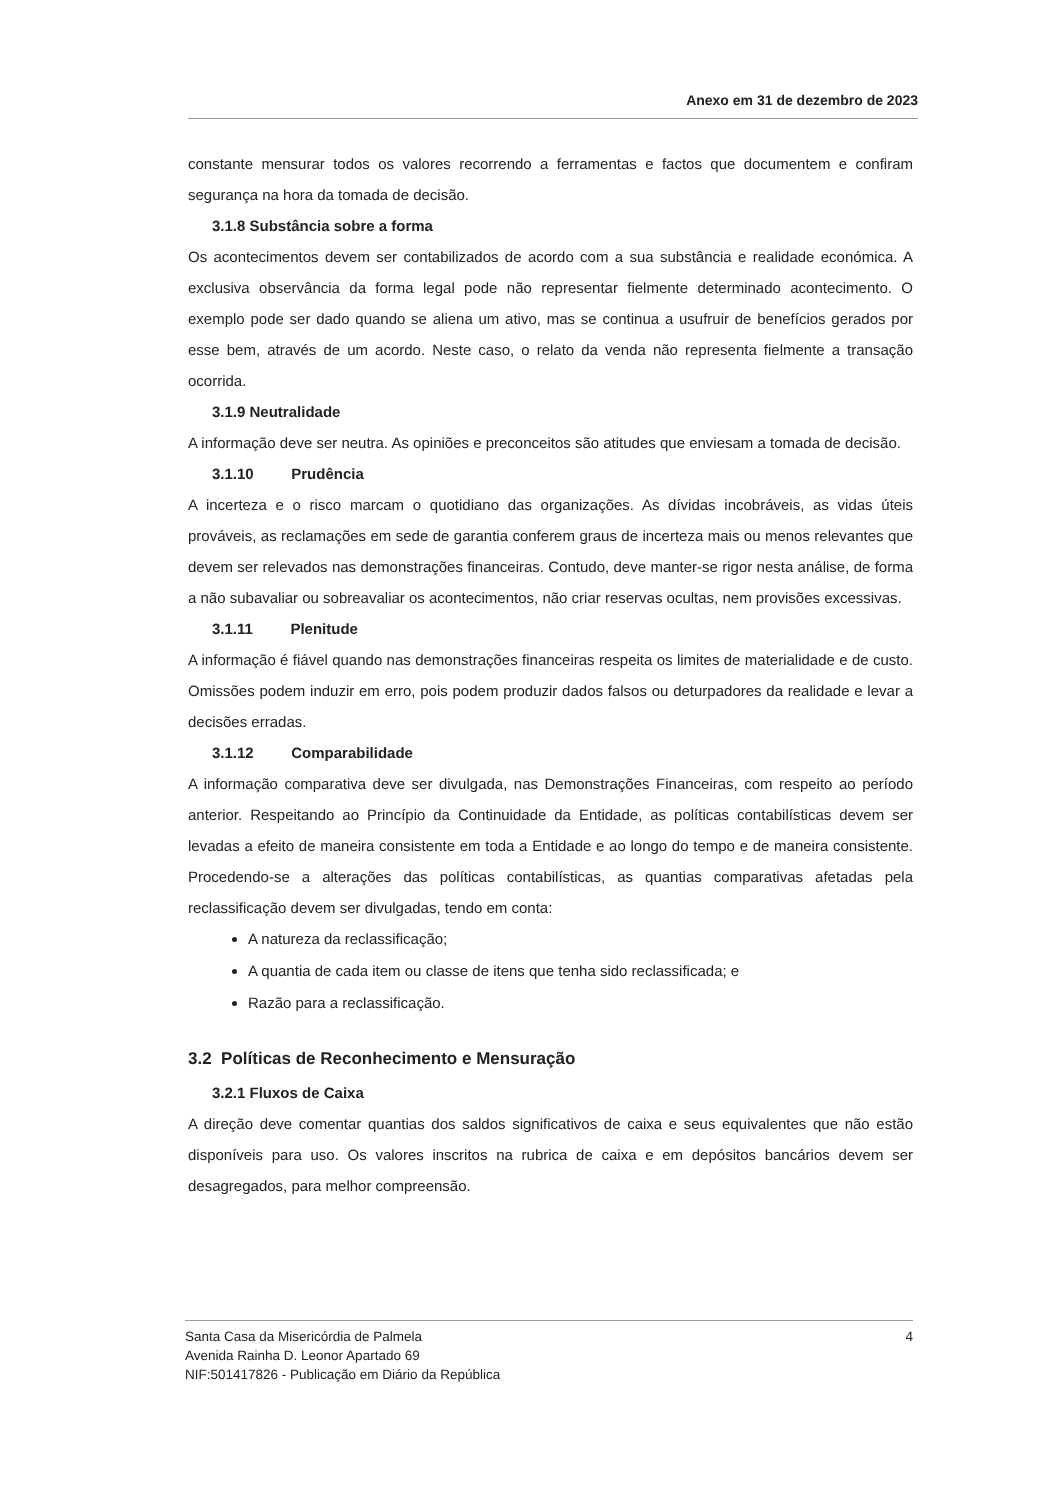Anexo em 31 de dezembro de 2023
constante mensurar todos os valores recorrendo a ferramentas e factos que documentem e confiram segurança na hora da tomada de decisão.
3.1.8 Substância sobre a forma
Os acontecimentos devem ser contabilizados de acordo com a sua substância e realidade económica. A exclusiva observância da forma legal pode não representar fielmente determinado acontecimento. O exemplo pode ser dado quando se aliena um ativo, mas se continua a usufruir de benefícios gerados por esse bem, através de um acordo. Neste caso, o relato da venda não representa fielmente a transação ocorrida.
3.1.9 Neutralidade
A informação deve ser neutra. As opiniões e preconceitos são atitudes que enviesam a tomada de decisão.
3.1.10 Prudência
A incerteza e o risco marcam o quotidiano das organizações. As dívidas incobráveis, as vidas úteis prováveis, as reclamações em sede de garantia conferem graus de incerteza mais ou menos relevantes que devem ser relevados nas demonstrações financeiras. Contudo, deve manter-se rigor nesta análise, de forma a não subavaliar ou sobreavaliar os acontecimentos, não criar reservas ocultas, nem provisões excessivas.
3.1.11 Plenitude
A informação é fiável quando nas demonstrações financeiras respeita os limites de materialidade e de custo. Omissões podem induzir em erro, pois podem produzir dados falsos ou deturpadores da realidade e levar a decisões erradas.
3.1.12 Comparabilidade
A informação comparativa deve ser divulgada, nas Demonstrações Financeiras, com respeito ao período anterior. Respeitando ao Princípio da Continuidade da Entidade, as políticas contabilísticas devem ser levadas a efeito de maneira consistente em toda a Entidade e ao longo do tempo e de maneira consistente. Procedendo-se a alterações das políticas contabilísticas, as quantias comparativas afetadas pela reclassificação devem ser divulgadas, tendo em conta:
A natureza da reclassificação;
A quantia de cada item ou classe de itens que tenha sido reclassificada; e
Razão para a reclassificação.
3.2 Políticas de Reconhecimento e Mensuração
3.2.1 Fluxos de Caixa
A direção deve comentar quantias dos saldos significativos de caixa e seus equivalentes que não estão disponíveis para uso. Os valores inscritos na rubrica de caixa e em depósitos bancários devem ser desagregados, para melhor compreensão.
Santa Casa da Misericórdia de Palmela
Avenida Rainha D. Leonor Apartado 69
NIF:501417826 - Publicação em Diário da República
4